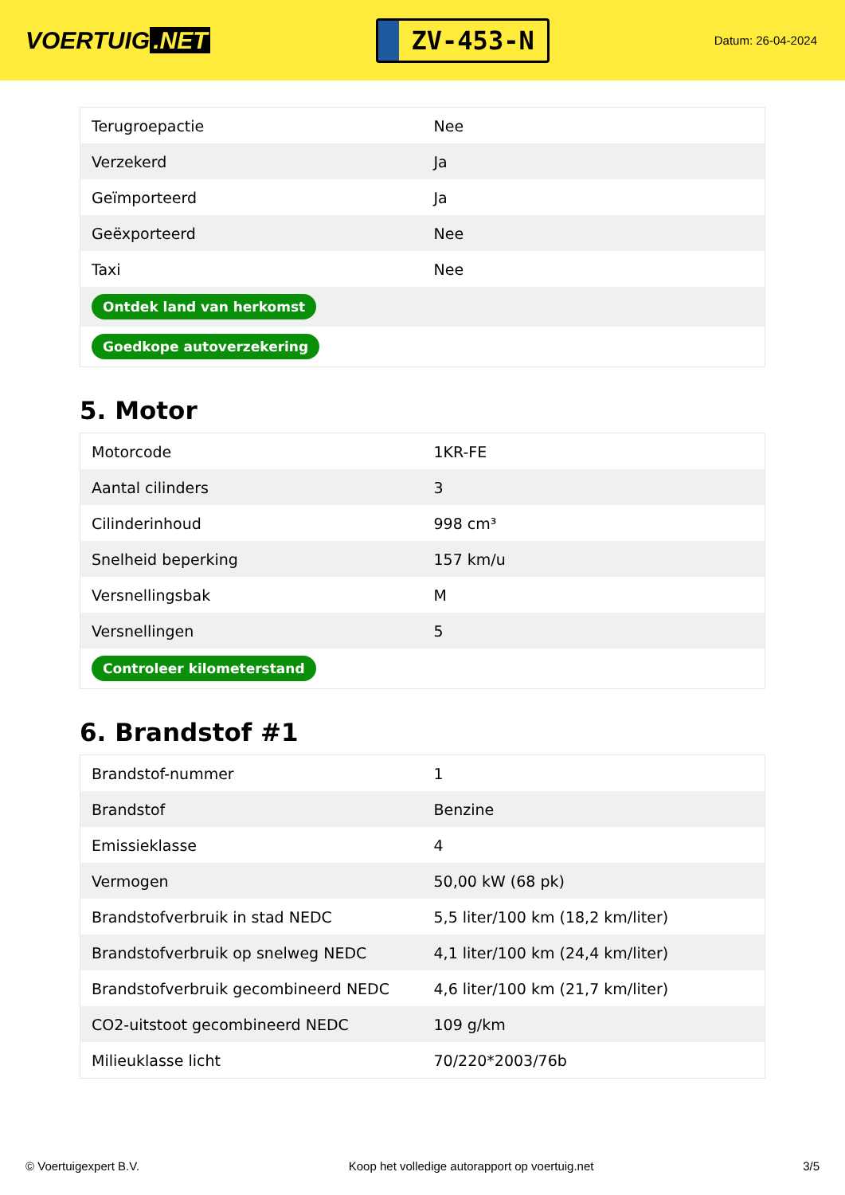VOERTUIG.NET
ZV-453-N
Datum: 26-04-2024
| Terugroepactie | Nee |
| Verzekerd | Ja |
| Geïmporteerd | Ja |
| Geëxporteerd | Nee |
| Taxi | Nee |
| Ontdek land van herkomst | |
| Goedkope autoverzekering | |
5. Motor
| Motorcode | 1KR-FE |
| Aantal cilinders | 3 |
| Cilinderinhoud | 998 cm³ |
| Snelheid beperking | 157 km/u |
| Versnellingsbak | M |
| Versnellingen | 5 |
| Controleer kilometerstand | |
6. Brandstof #1
| Brandstof-nummer | 1 |
| Brandstof | Benzine |
| Emissieklasse | 4 |
| Vermogen | 50,00 kW (68 pk) |
| Brandstofverbruik in stad NEDC | 5,5 liter/100 km (18,2 km/liter) |
| Brandstofverbruik op snelweg NEDC | 4,1 liter/100 km (24,4 km/liter) |
| Brandstofverbruik gecombineerd NEDC | 4,6 liter/100 km (21,7 km/liter) |
| CO2-uitstoot gecombineerd NEDC | 109 g/km |
| Milieuklasse licht | 70/220*2003/76b |
© Voertuigexpert B.V. Koop het volledige autorapport op voertuig.net 3/5